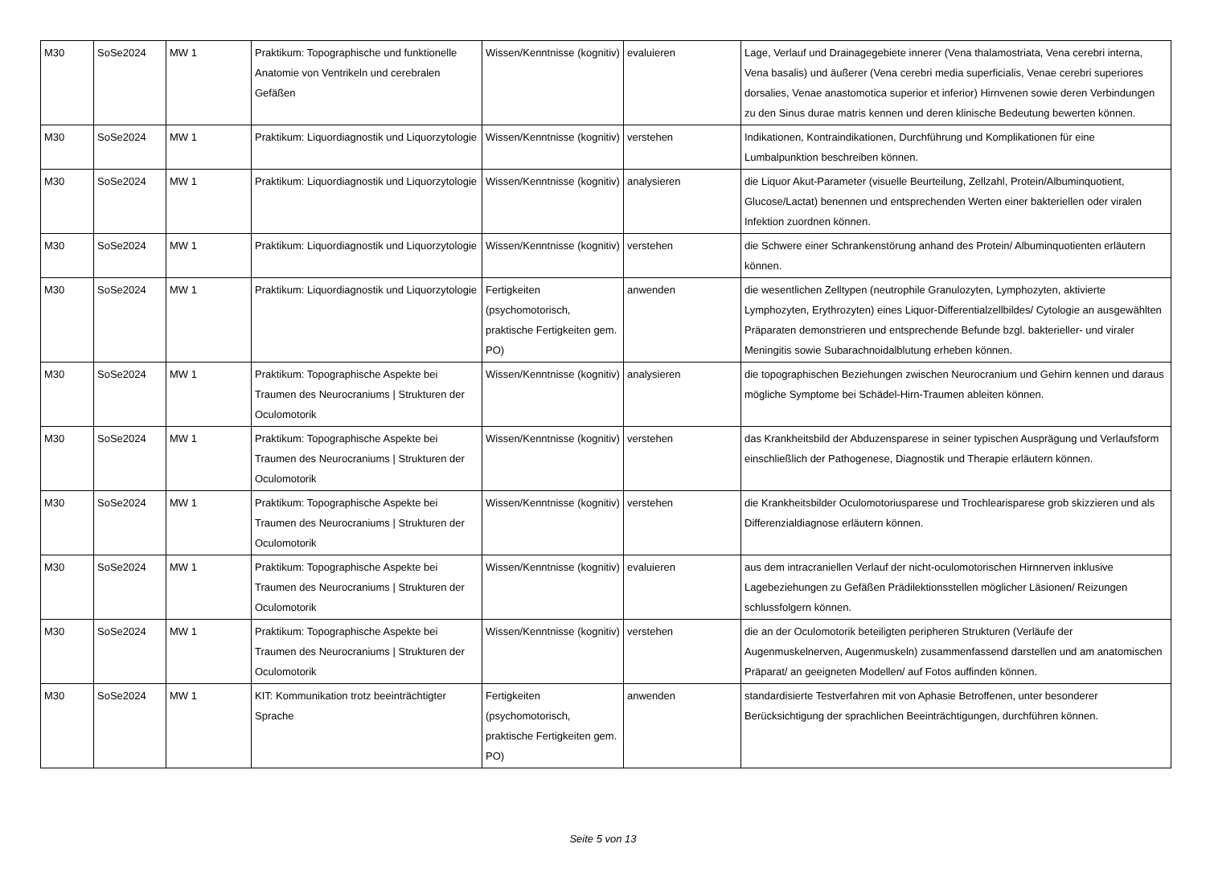| M30 | SoSe2024 | MW 1 | Praktikum: Topographische und funktionelle Anatomie von Ventrikeln und cerebralen Gefäßen | Wissen/Kenntnisse (kognitiv) | evaluieren | Lage, Verlauf und Drainagegebiete innerer (Vena thalamostriata, Vena cerebri interna, Vena basalis) und äußerer (Vena cerebri media superficialis, Venae cerebri superiores dorsalies, Venae anastomotica superior et inferior) Hirnvenen sowie deren Verbindungen zu den Sinus durae matris kennen und deren klinische Bedeutung bewerten können. |
| M30 | SoSe2024 | MW 1 | Praktikum: Liquordiagnostik und Liquorzytologie | Wissen/Kenntnisse (kognitiv) | verstehen | Indikationen, Kontraindikationen, Durchführung und Komplikationen für eine Lumbalpunktion beschreiben können. |
| M30 | SoSe2024 | MW 1 | Praktikum: Liquordiagnostik und Liquorzytologie | Wissen/Kenntnisse (kognitiv) | analysieren | die Liquor Akut-Parameter (visuelle Beurteilung, Zellzahl, Protein/Albuminquotient, Glucose/Lactat) benennen und entsprechenden Werten einer bakteriellen oder viralen Infektion zuordnen können. |
| M30 | SoSe2024 | MW 1 | Praktikum: Liquordiagnostik und Liquorzytologie | Wissen/Kenntnisse (kognitiv) | verstehen | die Schwere einer Schrankenstörung anhand des Protein/ Albuminquotienten erläutern können. |
| M30 | SoSe2024 | MW 1 | Praktikum: Liquordiagnostik und Liquorzytologie | Fertigkeiten (psychomotorisch, praktische Fertigkeiten gem. PO) | anwenden | die wesentlichen Zelltypen (neutrophile Granulozyten, Lymphozyten, aktivierte Lymphozyten, Erythrozyten) eines Liquor-Differentialzellbildes/ Cytologie an ausgewählten Präparaten demonstrieren und entsprechende Befunde bzgl. bakterieller- und viraler Meningitis sowie Subarachnoidalblutung erheben können. |
| M30 | SoSe2024 | MW 1 | Praktikum: Topographische Aspekte bei Traumen des Neurocraniums / Strukturen der Oculomotorik | Wissen/Kenntnisse (kognitiv) | analysieren | die topographischen Beziehungen zwischen Neurocranium und Gehirn kennen und daraus mögliche Symptome bei Schädel-Hirn-Traumen ableiten können. |
| M30 | SoSe2024 | MW 1 | Praktikum: Topographische Aspekte bei Traumen des Neurocraniums / Strukturen der Oculomotorik | Wissen/Kenntnisse (kognitiv) | verstehen | das Krankheitsbild der Abduzensparese in seiner typischen Ausprägung und Verlaufsform einschließlich der Pathogenese, Diagnostik und Therapie erläutern können. |
| M30 | SoSe2024 | MW 1 | Praktikum: Topographische Aspekte bei Traumen des Neurocraniums / Strukturen der Oculomotorik | Wissen/Kenntnisse (kognitiv) | verstehen | die Krankheitsbilder Oculomotoriusparese und Trochlearisparese grob skizzieren und als Differenzialdiagnose erläutern können. |
| M30 | SoSe2024 | MW 1 | Praktikum: Topographische Aspekte bei Traumen des Neurocraniums / Strukturen der Oculomotorik | Wissen/Kenntnisse (kognitiv) | evaluieren | aus dem intracraniellen Verlauf der nicht-oculomotorischen Hirnnerven inklusive Lagebeziehungen zu Gefäßen Prädilektionsstellen möglicher Läsionen/ Reizungen schlussfolgern können. |
| M30 | SoSe2024 | MW 1 | Praktikum: Topographische Aspekte bei Traumen des Neurocraniums / Strukturen der Oculomotorik | Wissen/Kenntnisse (kognitiv) | verstehen | die an der Oculomotorik beteiligten peripheren Strukturen (Verläufe der Augenmuskelnerven, Augenmuskeln) zusammenfassend darstellen und am anatomischen Präparat/ an geeigneten Modellen/ auf Fotos auffinden können. |
| M30 | SoSe2024 | MW 1 | KIT: Kommunikation trotz beeinträchtigter Sprache | Fertigkeiten (psychomotorisch, praktische Fertigkeiten gem. PO) | anwenden | standardisierte Testverfahren mit von Aphasie Betroffenen, unter besonderer Berücksichtigung der sprachlichen Beeinträchtigungen, durchführen können. |
Seite 5 von 13